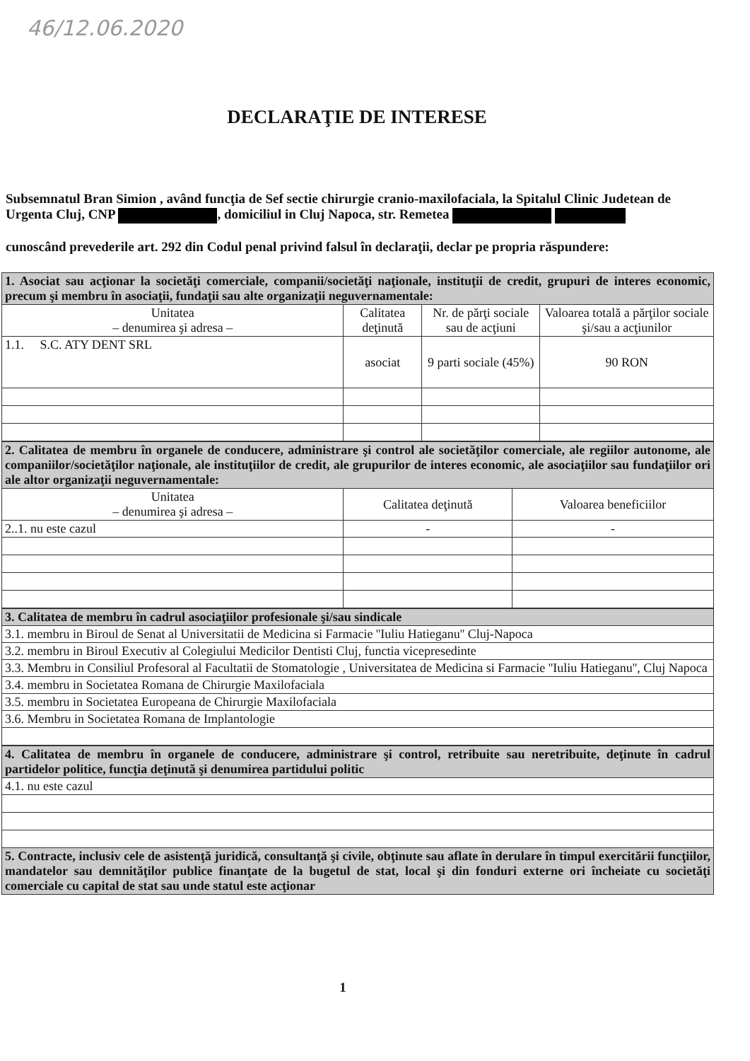46/12.06.2020
DECLARAŢIE DE INTERESE
Subsemnatul Bran Simion , având funcţia de Sef sectie chirurgie cranio-maxilofaciala, la Spitalul Clinic Judetean de Urgenta Cluj, CNP , domiciliul in Cluj Napoca, str. Remetea
cunoscând prevederile art. 292 din Codul penal privind falsul în declaraţii, declar pe propria răspundere:
| 1. Asociat sau acţionar la societăţi comerciale, companii/societăţi naţionale, instituţii de credit, grupuri de interes economic, precum şi membru în asociaţii, fundaţii sau alte organizaţii neguvernamentale: | | | |
| Unitatea – denumirea şi adresa – | Calitatea deţinută | Nr. de părţi sociale sau de acţiuni | Valoarea totală a părţilor sociale şi/sau a acţiunilor |
| 1.1. S.C. ATY DENT SRL | asociat | 9 parti sociale (45%) | 90 RON |
| 2. Calitatea de membru în organele de conducere, administrare şi control ale societăţilor comerciale, ale regiilor autonome, ale companiilor/societăţilor naţionale, ale instituţiilor de credit, ale grupurilor de interes economic, ale asociaţiilor sau fundaţiilor ori ale altor organizaţii neguvernamentale: | | |
| Unitatea – denumirea şi adresa – | Calitatea deţinută | Valoarea beneficiilor |
| 2..1. nu este cazul | - | - |
| 3. Calitatea de membru în cadrul asociaţiilor profesionale şi/sau sindicale |
| 3.1. membru in Biroul de Senat al Universitatii de Medicina si Farmacie ''Iuliu Hatieganu'' Cluj-Napoca |
| 3.2. membru in Biroul Executiv al Colegiului Medicilor Dentisti Cluj, functia vicepresedinte |
| 3.3. Membru in Consiliul Profesoral al Facultatii de Stomatologie , Universitatea de Medicina si Farmacie ''Iuliu Hatieganu'', Cluj Napoca |
| 3.4. membru in Societatea Romana de Chirurgie Maxilofaciala |
| 3.5. membru in Societatea Europeana de Chirurgie Maxilofaciala |
| 3.6. Membru in Societatea Romana de Implantologie |
| 4. Calitatea de membru în organele de conducere, administrare şi control, retribuite sau neretribuite, deţinute în cadrul partidelor politice, funcţia deţinută şi denumirea partidului politic |
| 4.1. nu este cazul |
| 5. Contracte, inclusiv cele de asistenţă juridică, consultanţă şi civile, obţinute sau aflate în derulare în timpul exercitării funcţiilor, mandatelor sau demnităţilor publice finanţate de la bugetul de stat, local şi din fonduri externe ori încheiate cu societăţi comerciale cu capital de stat sau unde statul este acţionar |
1